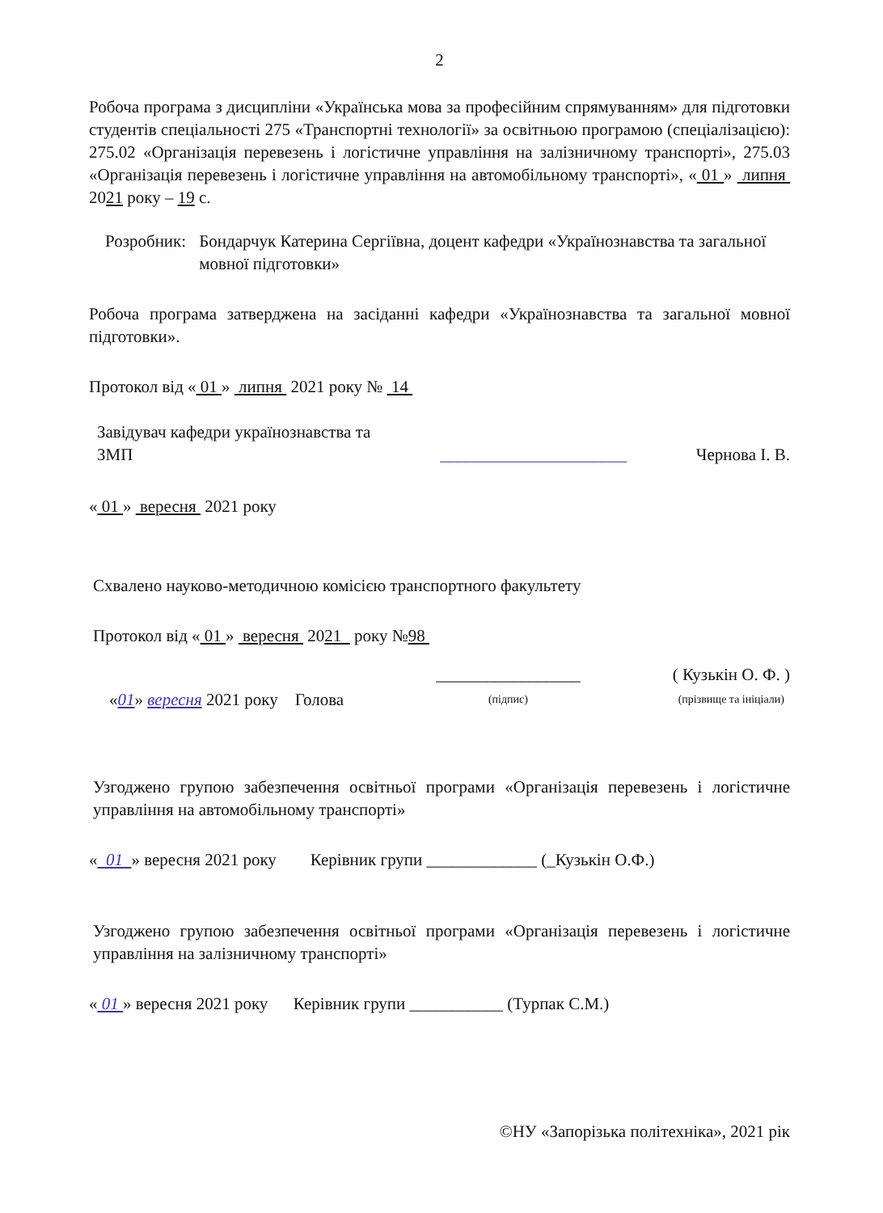2
Робоча програма з дисципліни «Українська мова за професійним спрямуванням» для підготовки студентів спеціальності 275 «Транспортні технології» за освітньою програмою (спеціалізацією): 275.02 «Організація перевезень і логістичне управління на залізничному транспорті», 275.03 «Організація перевезень і логістичне управління на автомобільному транспорті», « 01 » липня 2021 року – 19 с.
Розробник: Бондарчук Катерина Сергіївна, доцент кафедри «Українознавства та загальної мовної підготовки»
Робоча програма затверджена на засіданні кафедри «Українознавства та загальної мовної підготовки».
Протокол від « 01 » липня 2021 року № 14
Завідувач кафедри українознавства та
ЗМП
______________________
Чернова І. В.
« 01 » вересня 2021 року
Схвалено науково-методичною комісією транспортного факультету
Протокол від « 01 » вересня 2021 року №98
«01» вересня 2021 року Голова
_________________
(підпис)
( Кузькін О. Ф. )
(прізвище та ініціали)
Узгоджено групою забезпечення освітньої програми «Організація перевезень і логістичне управління на автомобільному транспорті»
« 01 » вересня 2021 року Керівник групи _____________ (_Кузькін О.Ф.)
Узгоджено групою забезпечення освітньої програми «Організація перевезень і логістичне управління на залізничному транспорті»
« 01 » вересня 2021 року Керівник групи ___________ (Турпак С.М.)
©НУ «Запорізька політехніка», 2021 рік